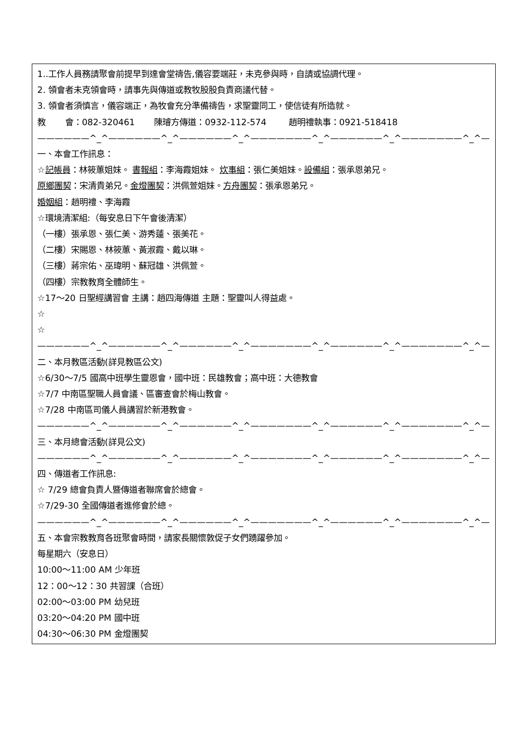1..工作人員務請聚會前提早到達會堂禱告,儀容要端莊，未克參與時，自請或協調代理。
2. 領會者未克領會時，請事先與傳道或教牧股股負責商議代替。
3. 領會者須慎言，儀容端正，為牧會充分準備禱告，求聖靈同工，使信徒有所造就。
教 會：082-320461 陳璿方傳道：0932-112-574 趙明禮執事：0921-518418
——————^_^——————^_^——————^_^———————^_^——————^_^———————^_^—
一、本會工作訊息：
☆記帳員：林筱蕙姐妹。 書報組：李海霞姐妹。 炊事組：張仁美姐妹。設備組：張承恩弟兄。
原鄉團契：宋清貴弟兄。金燈團契：洪佩萱姐妹。方舟團契：張承恩弟兄。
婚姻組：趙明禮、李海霞
☆環境清潔組:（每安息日下午會後清潔）
（一樓）張承恩、張仁美、游秀蓮、張美花。
（二樓）宋賜恩、林筱蕙、黃淑霞、戴以琳。
（三樓）蔣宗佑、巫瑋明、蘇冠雄、洪佩萱。
（四樓）宗教教育全體師生。
☆17～20 日聖經講習會 主講：趙四海傳道 主題：聖靈叫人得益處。
☆
☆
——————^_^——————^_^——————^_^———————^_^——————^_^———————^_^—
二、本月教區活動(詳見教區公文)
☆6/30～7/5 國高中班學生靈恩會，國中班：民雄教會；高中班：大德教會
☆7/7 中南區聖職人員會議、區審查會於梅山教會。
☆7/28 中南區司儀人員講習於新港教會。
——————^_^——————^_^——————^_^———————^_^——————^_^———————^_^—
三、本月總會活動(詳見公文)
——————^_^——————^_^——————^_^———————^_^——————^_^———————^_^—
四、傳道者工作訊息:
☆ 7/29 總會負責人暨傳道者聯席會於總會。
☆7/29-30 全國傳道者進修會於總。
——————^_^——————^_^——————^_^———————^_^——————^_^———————^_^—
五、本會宗教教育各班聚會時間，請家長關懷敦促子女們踴躍參加。
每星期六（安息日）
10:00～11:00 AM 少年班
12：00～12：30 共習課（合班）
02:00～03:00 PM 幼兒班
03:20～04:20 PM 國中班
04:30～06:30 PM 金燈團契